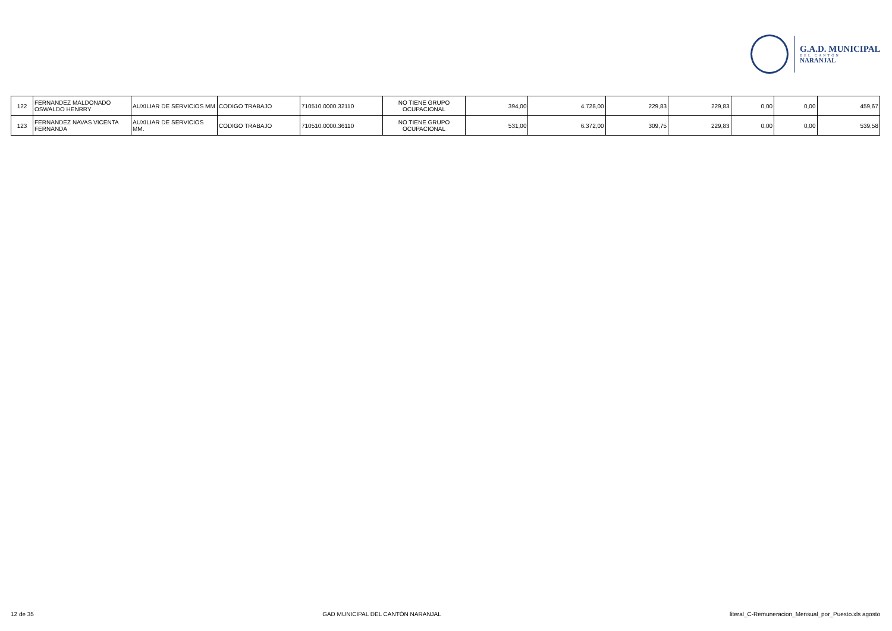G.A.D. MUNICIPAL
DEL CANTÓN
NARANJAL
| 122 | FERNANDEZ MALDONADO OSWALDO HENRRY | AUXILIAR DE SERVICIOS MM | CODIGO TRABAJO | 710510.0000.32110 | NO TIENE GRUPO OCUPACIONAL | 394,00 | 4.728,00 | 229,83 | 229,83 | 0,00 | 0,00 | 459,67 |
| 123 | FERNANDEZ NAVAS VICENTA FERNANDA | AUXILIAR DE SERVICIOS MM. | CODIGO TRABAJO | 710510.0000.36110 | NO TIENE GRUPO OCUPACIONAL | 531,00 | 6.372,00 | 309,75 | 229,83 | 0,00 | 0,00 | 539,58 |
12 de 35 GAD MUNICIPAL DEL CANTÓN NARANJAL literal_C-Remuneracion_Mensual_por_Puesto.xls agosto